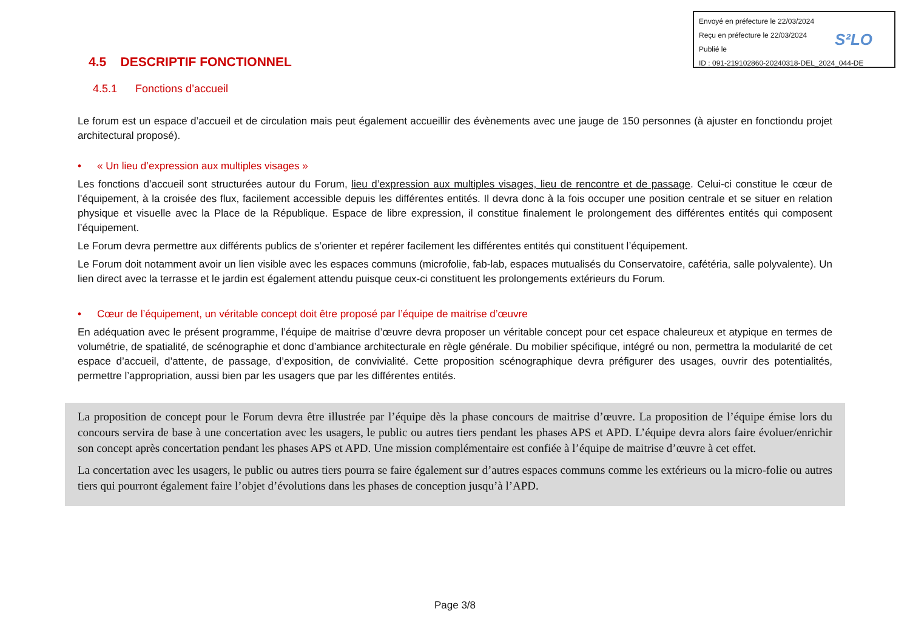Envoyé en préfecture le 22/03/2024
Reçu en préfecture le 22/03/2024
Publié le
ID : 091-219102860-20240318-DEL_2024_044-DE
S²LO
4.5 DESCRIPTIF FONCTIONNEL
4.5.1 Fonctions d’accueil
Le forum est un espace d’accueil et de circulation mais peut également accueillir des évènements avec une jauge de 150 personnes (à ajuster en fonctiondu projet architectural proposé).
• « Un lieu d’expression aux multiples visages »
Les fonctions d’accueil sont structurées autour du Forum, lieu d’expression aux multiples visages, lieu de rencontre et de passage. Celui-ci constitue le cœur de l’équipement, à la croisée des flux, facilement accessible depuis les différentes entités. Il devra donc à la fois occuper une position centrale et se situer en relation physique et visuelle avec la Place de la République. Espace de libre expression, il constitue finalement le prolongement des différentes entités qui composent l’équipement.
Le Forum devra permettre aux différents publics de s’orienter et repérer facilement les différentes entités qui constituent l’équipement.
Le Forum doit notamment avoir un lien visible avec les espaces communs (microfolie, fab-lab, espaces mutualisés du Conservatoire, cafétéria, salle polyvalente). Un lien direct avec la terrasse et le jardin est également attendu puisque ceux-ci constituent les prolongements extérieurs du Forum.
• Cœur de l’équipement, un véritable concept doit être proposé par l’équipe de maitrise d’œuvre
En adéquation avec le présent programme, l’équipe de maitrise d’œuvre devra proposer un véritable concept pour cet espace chaleureux et atypique en termes de volumétrie, de spatialité, de scénographie et donc d’ambiance architecturale en règle générale. Du mobilier spécifique, intégré ou non, permettra la modularité de cet espace d’accueil, d’attente, de passage, d’exposition, de convivialité. Cette proposition scénographique devra préfigurer des usages, ouvrir des potentialités, permettre l’appropriation, aussi bien par les usagers que par les différentes entités.
La proposition de concept pour le Forum devra être illustrée par l’équipe dès la phase concours de maitrise d’œuvre. La proposition de l’équipe émise lors du concours servira de base à une concertation avec les usagers, le public ou autres tiers pendant les phases APS et APD. L’équipe devra alors faire évoluer/enrichir son concept après concertation pendant les phases APS et APD. Une mission complémentaire est confiée à l’équipe de maitrise d’œuvre à cet effet.
La concertation avec les usagers, le public ou autres tiers pourra se faire également sur d’autres espaces communs comme les extérieurs ou la micro-folie ou autres tiers qui pourront également faire l’objet d’évolutions dans les phases de conception jusqu’à l’APD.
Page 3/8